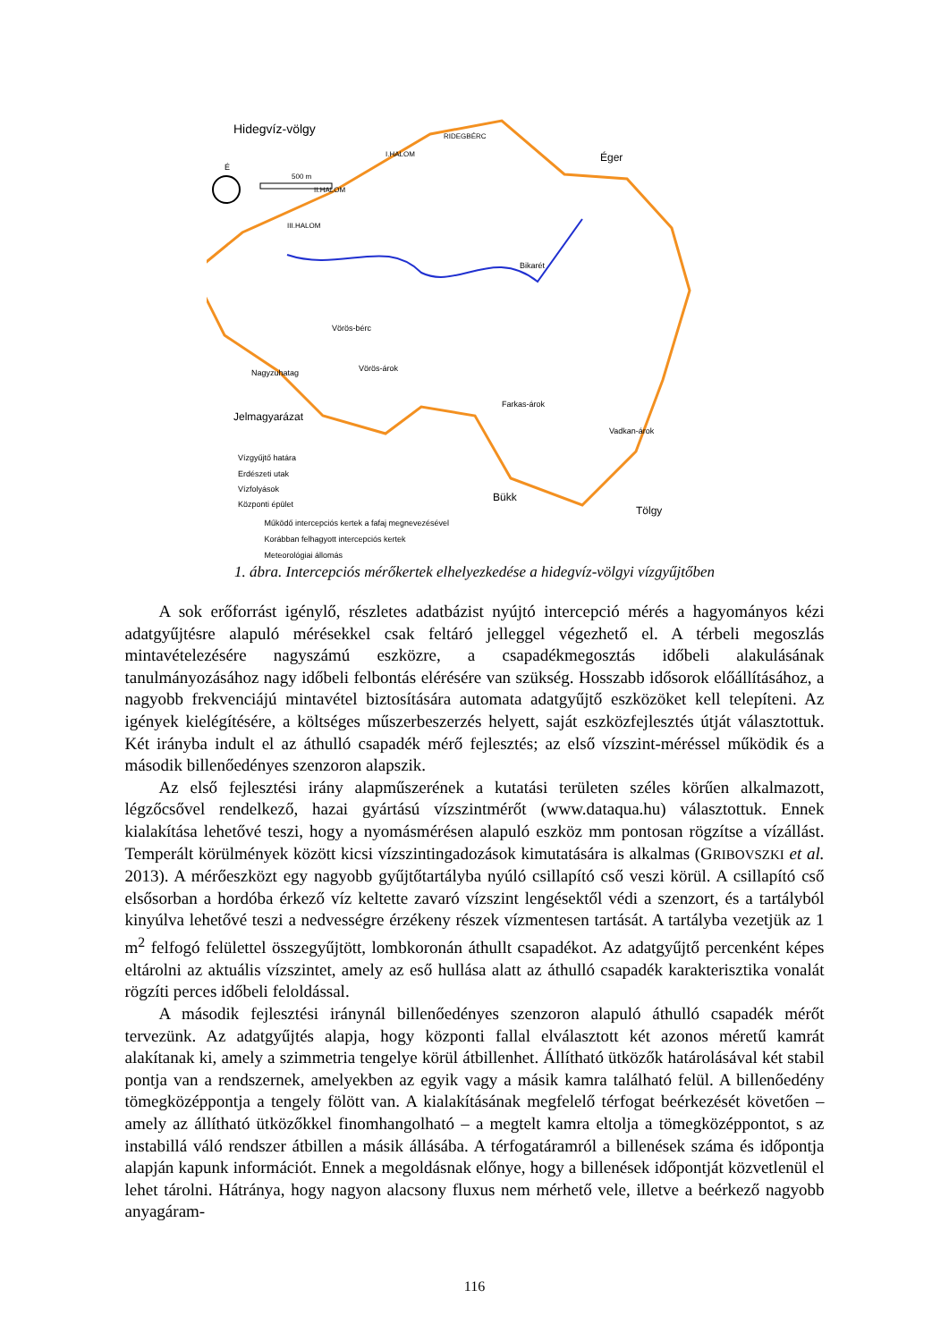Hidegvíz-völgy
É
500 m
I.HALOM
II.HALOM
III.HALOM
RIDEGBÉRC
Éger
Bikarét
Vörös-bérc
Nagyzuhatag
Vörös-árok
Farkas-árok
Vadkan-árok
Bükk
Tölgy
Jelmagyarázat
Vízgyűjtő határa
Erdészeti utak
Vízfolyások
Központi épület
Működő intercepciós kertek a fafaj megnevezésével
Korábban felhagyott intercepciós kertek
Meteorológiai állomás
1. ábra. Intercepciós mérőkertek elhelyezkedése a hidegvíz-völgyi vízgyűjtőben
A sok erőforrást igénylő, részletes adatbázist nyújtó intercepció mérés a hagyományos kézi adatgyűjtésre alapuló mérésekkel csak feltáró jelleggel végezhető el. A térbeli megoszlás mintavételezésére nagyszámú eszközre, a csapadékmegosztás időbeli alakulásának tanulmányozásához nagy időbeli felbontás elérésére van szükség. Hosszabb idősorok előállításához, a nagyobb frekvenciájú mintavétel biztosítására automata adatgyűjtő eszközöket kell telepíteni. Az igények kielégítésére, a költséges műszerbeszerzés helyett, saját eszközfejlesztés útját választottuk. Két irányba indult el az áthulló csapadék mérő fejlesztés; az első vízszint-méréssel működik és a második billenőedényes szenzoron alapszik.
Az első fejlesztési irány alapműszerének a kutatási területen széles körűen alkalmazott, légzőcsővel rendelkező, hazai gyártású vízszintmérőt (www.dataqua.hu) választottuk. Ennek kialakítása lehetővé teszi, hogy a nyomásmérésen alapuló eszköz mm pontosan rögzítse a vízállást. Temperált körülmények között kicsi vízszintingadozások kimutatására is alkalmas (GRIBOVSZKI et al. 2013). A mérőeszközt egy nagyobb gyűjtőtartályba nyúló csillapító cső veszi körül. A csillapító cső elsősorban a hordóba érkező víz keltette zavaró vízszint lengésektől védi a szenzort, és a tartályból kinyúlva lehetővé teszi a nedvességre érzékeny részek vízmentesen tartását. A tartályba vezetjük az 1 m<sup>2</sup> felfogó felülettel összegyűjtött, lombkoronán áthullt csapadékot. Az adatgyűjtő percenként képes eltárolni az aktuális vízszintet, amely az eső hullása alatt az áthulló csapadék karakterisztika vonalát rögzíti perces időbeli feloldással.
A második fejlesztési iránynál billenőedényes szenzoron alapuló áthulló csapadék mérőt tervezünk. Az adatgyűjtés alapja, hogy központi fallal elválasztott két azonos méretű kamrát alakítanak ki, amely a szimmetria tengelye körül átbillenhet. Állítható ütközők határolásával két stabil pontja van a rendszernek, amelyekben az egyik vagy a másik kamra található felül. A billenőedény tömegközéppontja a tengely fölött van. A kialakításának megfelelő térfogat beérkezését követően – amely az állítható ütközőkkel finomhangolható – a megtelt kamra eltolja a tömegközéppontot, s az instabillá váló rendszer átbillen a másik állásába. A térfogatáramról a billenések száma és időpontja alapján kapunk információt. Ennek a megoldásnak előnye, hogy a billenések időpontját közvetlenül el lehet tárolni. Hátránya, hogy nagyon alacsony fluxus nem mérhető vele, illetve a beérkező nagyobb anyagáram-
116